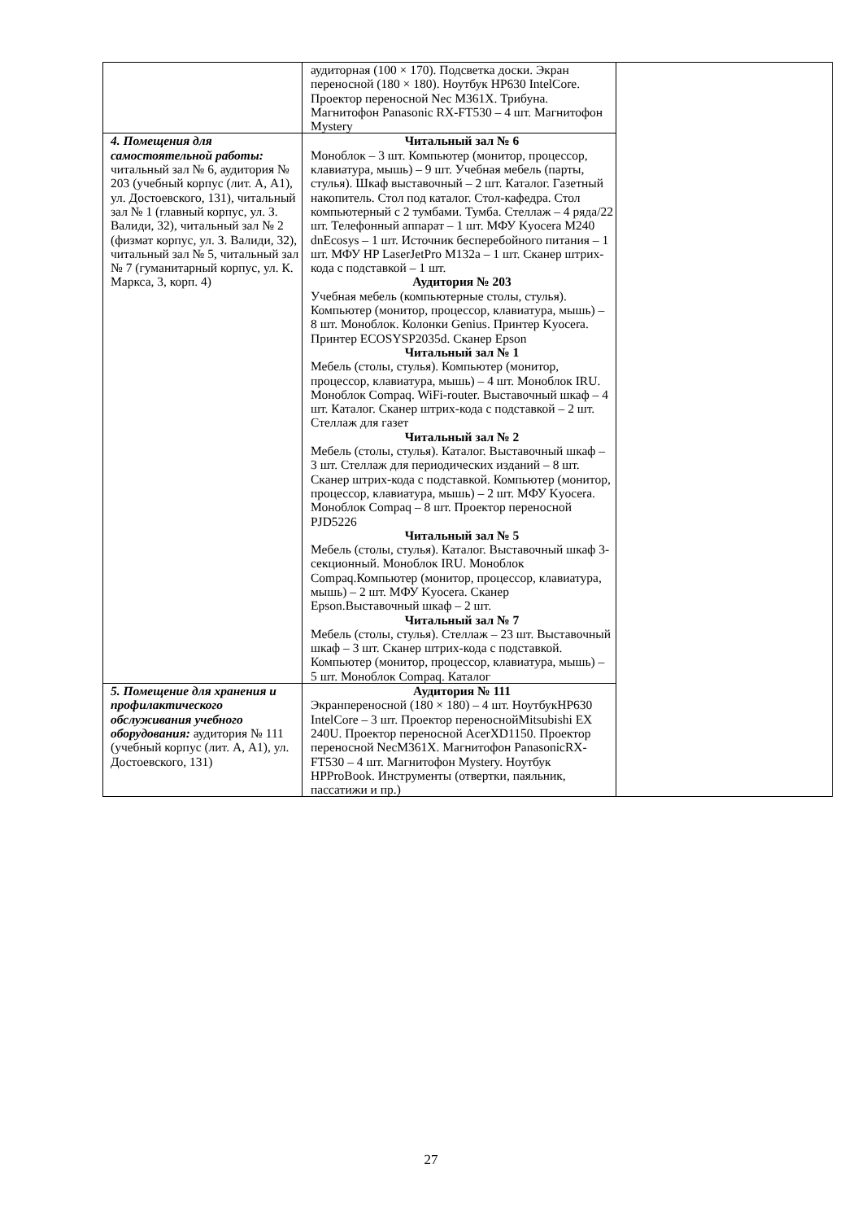| | аудиторная (100 × 170). Подсветка доски. Экран переносной (180 × 180). Ноутбук HP630 IntelCore. Проектор переносной Nec M361X. Трибуна. Магнитофон Panasonic RX-FT530 – 4 шт. Магнитофон Mystery | |
| 4. Помещения для самостоятельной работы: читальный зал № 6, аудитория № 203 (учебный корпус (лит. А, А1), ул. Достоевского, 131), читальный зал № 1 (главный корпус, ул. З. Валиди, 32), читальный зал № 2 (физмат корпус, ул. З. Валиди, 32), читальный зал № 5, читальный зал № 7 (гуманитарный корпус, ул. К. Маркса, 3, корп. 4) | Читальный зал № 6 Моноблок – 3 шт. Компьютер (монитор, процессор, клавиатура, мышь) – 9 шт. Учебная мебель (парты, стулья). Шкаф выставочный – 2 шт. Каталог. Газетный накопитель. Стол под каталог. Стол-кафедра. Стол компьютерный с 2 тумбами. Тумба. Стеллаж – 4 ряда/22 шт. Телефонный аппарат – 1 шт. МФУ Kyocera M240 dnEcosys – 1 шт. Источник бесперебойного питания – 1 шт. МФУ HP LaserJetPro M132a – 1 шт. Сканер штрих-кода с подставкой – 1 шт. Аудитория № 203 Учебная мебель (компьютерные столы, стулья). Компьютер (монитор, процессор, клавиатура, мышь) – 8 шт. Моноблок. Колонки Genius. Принтер Kyocera. Принтер ECOSYSP2035d. Сканер Epson Читальный зал № 1 Мебель (столы, стулья). Компьютер (монитор, процессор, клавиатура, мышь) – 4 шт. Моноблок IRU. Моноблок Compaq. WiFi-router. Выставочный шкаф – 4 шт. Каталог. Сканер штрих-кода с подставкой – 2 шт. Стеллаж для газет Читальный зал № 2 Мебель (столы, стулья). Каталог. Выставочный шкаф – 3 шт. Стеллаж для периодических изданий – 8 шт. Сканер штрих-кода с подставкой. Компьютер (монитор, процессор, клавиатура, мышь) – 2 шт. МФУ Kyocera. Моноблок Compaq – 8 шт. Проектор переносной PJD5226 Читальный зал № 5 Мебель (столы, стулья). Каталог. Выставочный шкаф 3-секционный. Моноблок IRU. Моноблок Compaq.Компьютер (монитор, процессор, клавиатура, мышь) – 2 шт. МФУ Kyocera. Сканер Epson.Выставочный шкаф – 2 шт. Читальный зал № 7 Мебель (столы, стулья). Стеллаж – 23 шт. Выставочный шкаф – 3 шт. Сканер штрих-кода с подставкой. Компьютер (монитор, процессор, клавиатура, мышь) – 5 шт. Моноблок Compaq. Каталог | |
| 5. Помещение для хранения и профилактического обслуживания учебного оборудования: аудитория № 111 (учебный корпус (лит. А, А1), ул. Достоевского, 131) | Аудитория № 111 Экранпереносной (180 × 180) – 4 шт. НоутбукHP630 IntelCore – 3 шт. Проектор переноснойMitsubishi EX 240U. Проектор переносной AcerXD1150. Проектор переносной NecM361X. Магнитофон PanasonicRX-FT530 – 4 шт. Магнитофон Mystery. Ноутбук HPProBook. Инструменты (отвертки, паяльник, пассатижи и пр.) | |
27